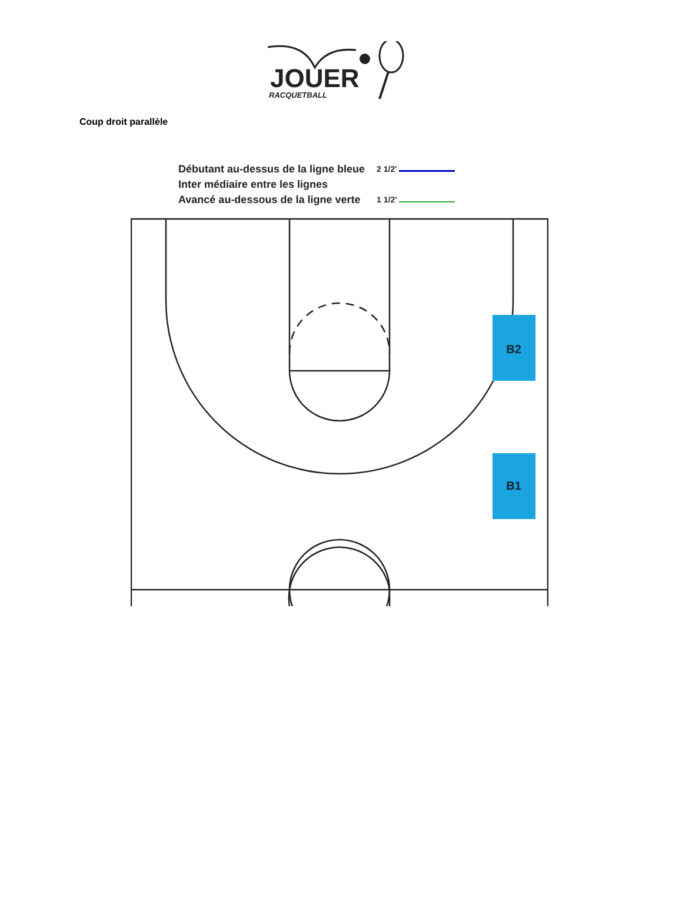JOUER
RACQUETBALL
Coup droit parallèle
Débutant au-dessus de la ligne bleue
Inter médiaire entre les lignes
Avancé au-dessous de la ligne verte
2 1/2'
1 1/2'
B2
B1